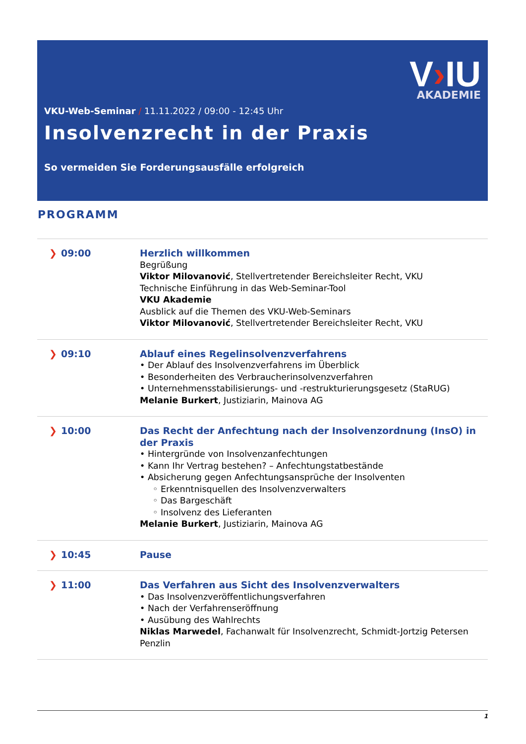V›IU
AKADEMIE
VKU-Web-Seminar / 11.11.2022 / 09:00 - 12:45 Uhr
Insolvenzrecht in der Praxis
So vermeiden Sie Forderungsausfälle erfolgreich
PROGRAMM
| ❯ 09:00 | Herzlich willkommen Begrüßung Viktor Milovanović , Stellvertretender Bereichsleiter Recht, VKU Technische Einführung in das Web-Seminar-Tool VKU Akademie Ausblick auf die Themen des VKU-Web-Seminars Viktor Milovanović , Stellvertretender Bereichsleiter Recht, VKU |
| ❯ 09:10 | Ablauf eines Regelinsolvenzverfahrens • Der Ablauf des Insolvenzverfahrens im Überblick • Besonderheiten des Verbraucherinsolvenzverfahren • Unternehmensstabilisierungs- und -restrukturierungsgesetz (StaRUG) Melanie Burkert , Justiziarin, Mainova AG |
| ❯ 10:00 | Das Recht der Anfechtung nach der Insolvenzordnung (InsO) in der Praxis • Hintergründe von Insolvenzanfechtungen • Kann Ihr Vertrag bestehen? – Anfechtungstatbestände • Absicherung gegen Anfechtungsansprüche der Insolventen ◦ Erkenntnisquellen des Insolvenzverwalters ◦ Das Bargeschäft ◦ Insolvenz des Lieferanten Melanie Burkert , Justiziarin, Mainova AG |
| ❯ 10:45 | Pause |
| ❯ 11:00 | Das Verfahren aus Sicht des Insolvenzverwalters • Das Insolvenzveröffentlichungsverfahren • Nach der Verfahrenseröffnung • Ausübung des Wahlrechts Niklas Marwedel , Fachanwalt für Insolvenzrecht, Schmidt-Jortzig Petersen Penzlin |
1